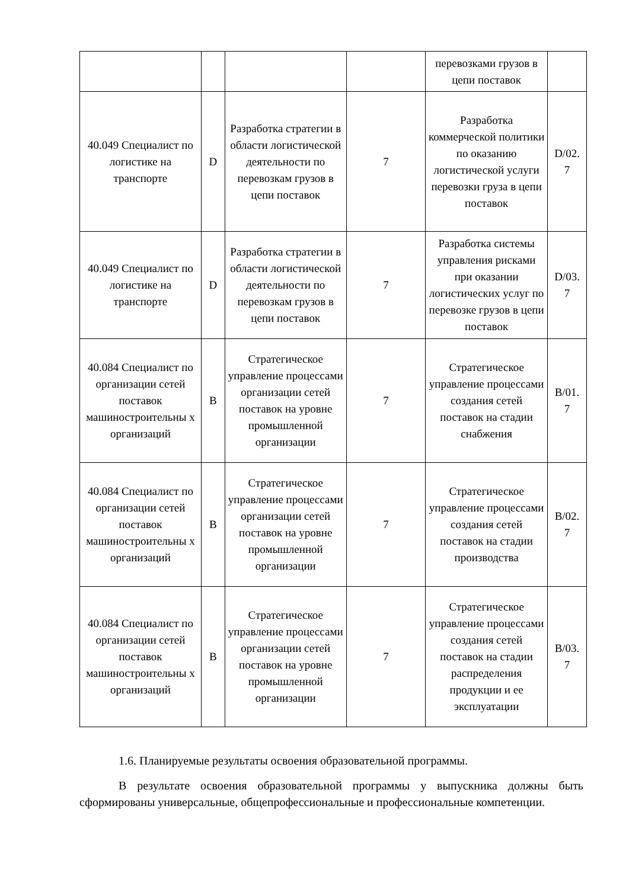| | | | | перевозками грузов в цепи поставок | |
| 40.049 Специалист по логистике на транспорте | D | Разработка стратегии в области логистической деятельности по перевозкам грузов в цепи поставок | 7 | Разработка коммерческой политики по оказанию логистической услуги перевозки груза в цепи поставок | D/02. 7 |
| 40.049 Специалист по логистике на транспорте | D | Разработка стратегии в области логистической деятельности по перевозкам грузов в цепи поставок | 7 | Разработка системы управления рисками при оказании логистических услуг по перевозке грузов в цепи поставок | D/03. 7 |
| 40.084 Специалист по организации сетей поставок машиностроительны х организаций | B | Стратегическое управление процессами организации сетей поставок на уровне промышленной организации | 7 | Стратегическое управление процессами создания сетей поставок на стадии снабжения | B/01. 7 |
| 40.084 Специалист по организации сетей поставок машиностроительны х организаций | B | Стратегическое управление процессами организации сетей поставок на уровне промышленной организации | 7 | Стратегическое управление процессами создания сетей поставок на стадии производства | B/02. 7 |
| 40.084 Специалист по организации сетей поставок машиностроительны х организаций | B | Стратегическое управление процессами организации сетей поставок на уровне промышленной организации | 7 | Стратегическое управление процессами создания сетей поставок на стадии распределения продукции и ее эксплуатации | B/03. 7 |
1.6. Планируемые результаты освоения образовательной программы.
В результате освоения образовательной программы у выпускника должны быть сформированы универсальные, общепрофессиональные и профессиональные компетенции.